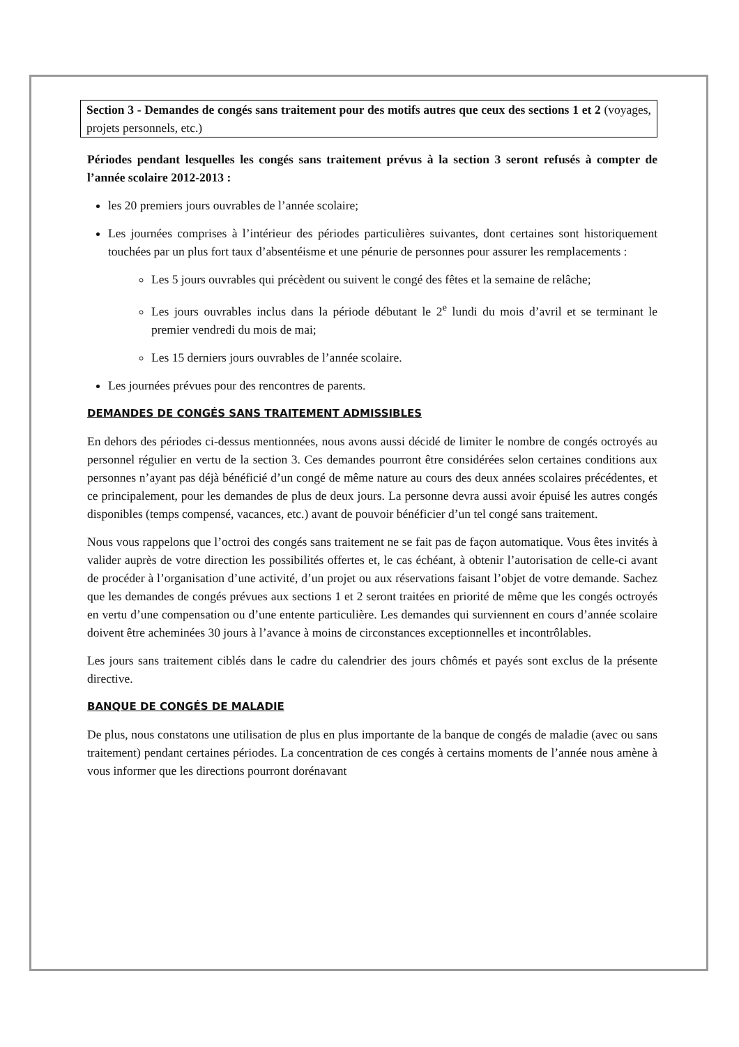Section 3 - Demandes de congés sans traitement pour des motifs autres que ceux des sections 1 et 2 (voyages, projets personnels, etc.)
Périodes pendant lesquelles les congés sans traitement prévus à la section 3 seront refusés à compter de l’année scolaire 2012-2013 :
les 20 premiers jours ouvrables de l’année scolaire;
Les journées comprises à l’intérieur des périodes particulières suivantes, dont certaines sont historiquement touchées par un plus fort taux d’absentéisme et une pénurie de personnes pour assurer les remplacements :
Les 5 jours ouvrables qui précèdent ou suivent le congé des fêtes et la semaine de relâche;
Les jours ouvrables inclus dans la période débutant le 2<sup>e</sup> lundi du mois d’avril et se terminant le premier vendredi du mois de mai;
Les 15 derniers jours ouvrables de l’année scolaire.
Les journées prévues pour des rencontres de parents.
DEMANDES DE CONGÉS SANS TRAITEMENT ADMISSIBLES
En dehors des périodes ci-dessus mentionnées, nous avons aussi décidé de limiter le nombre de congés octroyés au personnel régulier en vertu de la section 3. Ces demandes pourront être considérées selon certaines conditions aux personnes n’ayant pas déjà bénéficié d’un congé de même nature au cours des deux années scolaires précédentes, et ce principalement, pour les demandes de plus de deux jours. La personne devra aussi avoir épuisé les autres congés disponibles (temps compensé, vacances, etc.) avant de pouvoir bénéficier d’un tel congé sans traitement.
Nous vous rappelons que l’octroi des congés sans traitement ne se fait pas de façon automatique. Vous êtes invités à valider auprès de votre direction les possibilités offertes et, le cas échéant, à obtenir l’autorisation de celle-ci avant de procéder à l’organisation d’une activité, d’un projet ou aux réservations faisant l’objet de votre demande. Sachez que les demandes de congés prévues aux sections 1 et 2 seront traitées en priorité de même que les congés octroyés en vertu d’une compensation ou d’une entente particulière. Les demandes qui surviennent en cours d’année scolaire doivent être acheminées 30 jours à l’avance à moins de circonstances exceptionnelles et incontrôlables.
Les jours sans traitement ciblés dans le cadre du calendrier des jours chômés et payés sont exclus de la présente directive.
BANQUE DE CONGÉS DE MALADIE
De plus, nous constatons une utilisation de plus en plus importante de la banque de congés de maladie (avec ou sans traitement) pendant certaines périodes. La concentration de ces congés à certains moments de l’année nous amène à vous informer que les directions pourront dorénavant